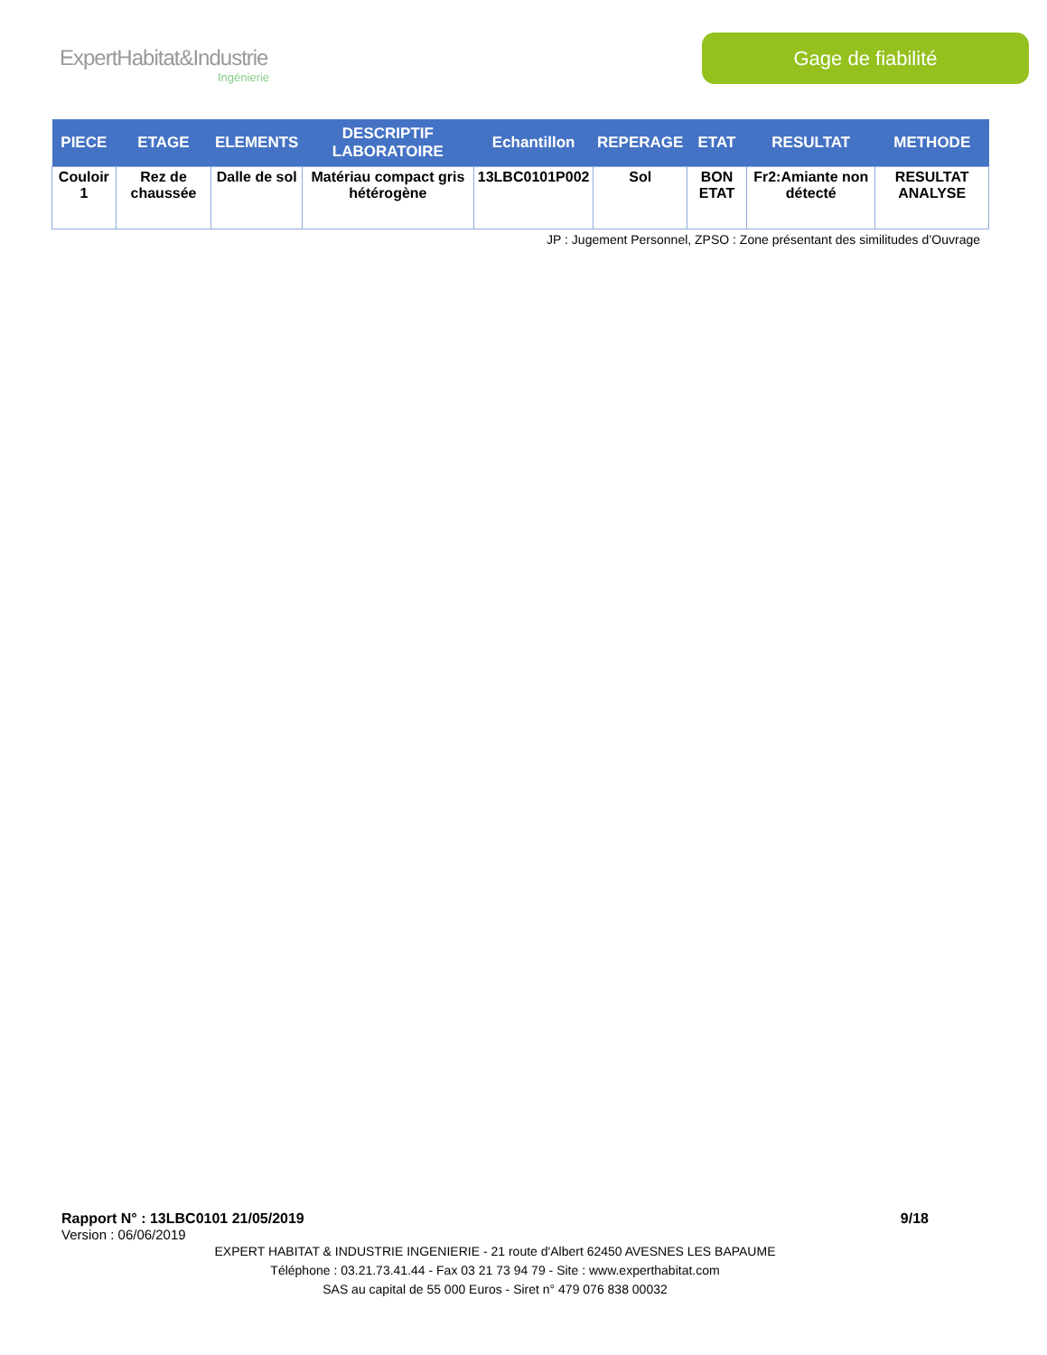ExpertHabitat&Industrie
Ingénierie
Gage de fiabilité
| PIECE | ETAGE | ELEMENTS | DESCRIPTIF LABORATOIRE | Echantillon | REPERAGE | ETAT | RESULTAT | METHODE |
| --- | --- | --- | --- | --- | --- | --- | --- | --- |
| Couloir 1 | Rez de chaussée | Dalle de sol | Matériau compact gris hétérogène | 13LBC0101P002 | Sol | BON ETAT | Fr2:Amiante non détecté | RESULTAT ANALYSE |
JP : Jugement Personnel, ZPSO : Zone présentant des similitudes d’Ouvrage
Rapport N° : 13LBC0101 21/05/2019 9/18
Version : 06/06/2019
EXPERT HABITAT & INDUSTRIE INGENIERIE - 21 route d'Albert 62450 AVESNES LES BAPAUME
Téléphone : 03.21.73.41.44 - Fax 03 21 73 94 79 - Site : www.experthabitat.com
SAS au capital de 55 000 Euros - Siret n° 479 076 838 00032